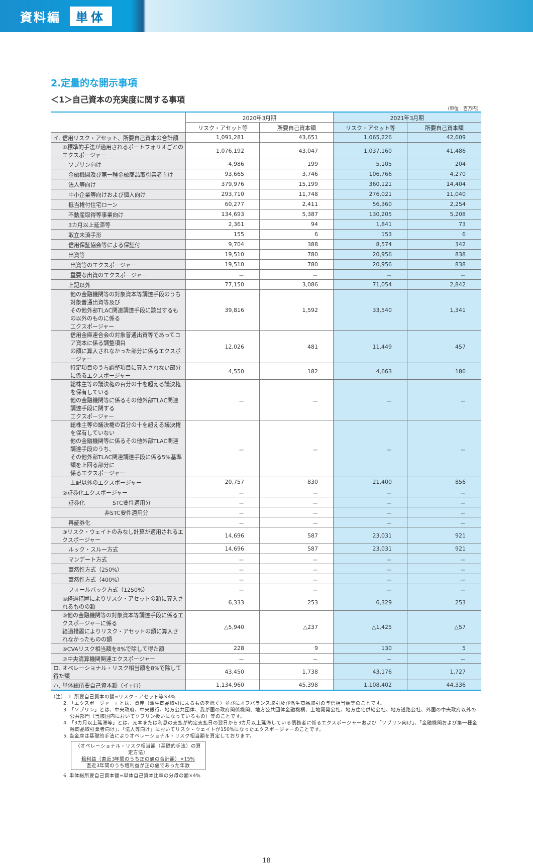資料編 単体
2.定量的な開示事項
＜1＞自己資本の充実度に関する事項
（単位：百万円）
| | 2020年3月期 | | 2021年3月期 | |
| --- | --- | --- | --- | --- |
| | リスク・アセット等 | 所要自己資本額 | リスク・アセット等 | 所要自己資本額 |
| イ. 信用リスク・アセット、所要自己資本の合計額 | 1,091,281 | 43,651 | 1,065,226 | 42,609 |
| ①標準的手法が適用されるポートフォリオごとのエクスポージャー | 1,076,192 | 43,047 | 1,037,160 | 41,486 |
| ソブリン向け | 4,986 | 199 | 5,105 | 204 |
| 金融機関及び第一種金融商品取引業者向け | 93,665 | 3,746 | 106,766 | 4,270 |
| 法人等向け | 379,976 | 15,199 | 360,121 | 14,404 |
| 中小企業等向けおよび個人向け | 293,710 | 11,748 | 276,021 | 11,040 |
| 抵当権付住宅ローン | 60,277 | 2,411 | 56,360 | 2,254 |
| 不動産取得等事業向け | 134,693 | 5,387 | 130,205 | 5,208 |
| 3カ月以上延滞等 | 2,361 | 94 | 1,841 | 73 |
| 取立未済手形 | 155 | 6 | 153 | 6 |
| 信用保証協会等による保証付 | 9,704 | 388 | 8,574 | 342 |
| 出資等 | 19,510 | 780 | 20,956 | 838 |
| 出資等のエクスポージャー | 19,510 | 780 | 20,956 | 838 |
| 重要な出資のエクスポージャー | － | － | － | － |
| 上記以外 | 77,150 | 3,086 | 71,054 | 2,842 |
| 他の金融機関等の対象資本等調達手段のうち対象普通出資等及び その他外部TLAC関連調達手段に該当するもの以外のものに係る エクスポージャー | 39,816 | 1,592 | 33,540 | 1,341 |
| 信用金庫連合会の対象普通出資等であってコア資本に係る調整項目 の額に算入されなかった部分に係るエクスポージャー | 12,026 | 481 | 11,449 | 457 |
| 特定項目のうち調整項目に算入されない部分に係るエクスポージャー | 4,550 | 182 | 4,663 | 186 |
| 総株主等の議決権の百分の十を超える議決権を保有している 他の金融機関等に係るその他外部TLAC関連調達手段に関する エクスポージャー | － | － | － | － |
| 総株主等の議決権の百分の十を超える議決権を保有していない 他の金融機関等に係るその他外部TLAC関連調達手段のうち、 その他外部TLAC関連調達手段に係る5%基準額を上回る部分に 係るエクスポージャー | － | － | － | － |
| 上記以外のエクスポージャー | 20,757 | 830 | 21,400 | 856 |
| ②証券化エクスポージャー | － | － | － | － |
| 証券化 STC要件適用分 | － | － | － | － |
| 非STC要件適用分 | － | － | － | － |
| 再証券化 | － | － | － | － |
| ③リスク・ウェイトのみなし計算が適用されるエクスポージャー | 14,696 | 587 | 23,031 | 921 |
| ルック・スルー方式 | 14,696 | 587 | 23,031 | 921 |
| マンデート方式 | － | － | － | － |
| 蓋然性方式（250%） | － | － | － | － |
| 蓋然性方式（400%） | － | － | － | － |
| フォールバック方式（1250%） | － | － | － | － |
| ④経過措置によりリスク・アセットの額に算入されるものの額 | 6,333 | 253 | 6,329 | 253 |
| ⑤他の金融機関等の対象資本等調達手段に係るエクスポージャーに係る 経過措置によりリスク・アセットの額に算入されなかったものの額 | △5,940 | △237 | △1,425 | △57 |
| ⑥CVAリスク相当額を8%で除して得た額 | 228 | 9 | 130 | 5 |
| ⑦中央清算機関関連エクスポージャー | － | － | － | － |
| ロ. オペレーショナル・リスク相当額を8%で除して得た額 | 43,450 | 1,738 | 43,176 | 1,727 |
| ハ. 単体総所要自己資本額（イ+ロ） | 1,134,960 | 45,398 | 1,108,402 | 44,336 |
（注）　1. 所要自己資本の額=リスク・アセット等×4%
2. 「エクスポージャー」とは、資産（派生商品取引によるものを除く）並びにオフバランス取引及び派生商品取引の与信相当額等のことです。
3. 「ソブリン」とは、中央政府、中央銀行、地方公共団体、我が国の政府関係機関、地方公共団体金融機構、土地開発公社、地方住宅供給公社、地方道路公社、外国の中央政府以外の公共部門（当該国内においてソブリン扱いになっているもの）等のことです。
4. 「3カ月以上延滞等」とは、元本または利息の支払が約定支払日の翌日から3カ月以上延滞している債務者に係るエクスポージャーおよび「ソブリン向け」、「金融機関および第一種金融商品取引業者向け」、「法人等向け」においてリスク・ウェイトが150%になったエクスポージャーのことです。
5. 当金庫は基礎的手法によりオペレーショナル・リスク相当額を算定しております。
〈オペレーショナル・リスク相当額（基礎的手法）の算定方法〉
粗利益（直近3年間のうち正の値の合計額）×15%
直近3年間のうち粗利益が正の値であった年数
6. 単体総所要自己資本額=単体自己資本比率の分母の額×4%
18